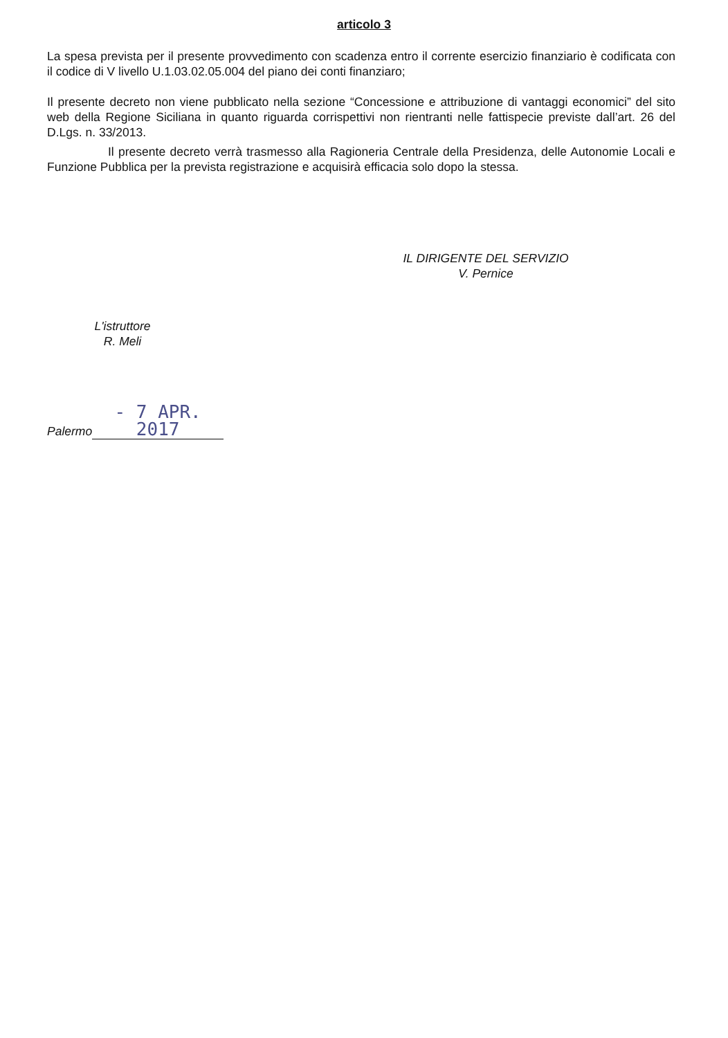articolo 3
La spesa prevista per il presente provvedimento con scadenza entro il corrente esercizio finanziario è codificata con il codice di V livello U.1.03.02.05.004 del piano dei conti finanziaro;
Il presente decreto non viene pubblicato nella sezione “Concessione e attribuzione di vantaggi economici” del sito web della Regione Siciliana in quanto riguarda corrispettivi non rientranti nelle fattispecie previste dall’art. 26 del D.Lgs. n. 33/2013.
Il presente decreto verrà trasmesso alla Ragioneria Centrale della Presidenza, delle Autonomie Locali e Funzione Pubblica per la prevista registrazione e acquisirà efficacia solo dopo la stessa.
IL DIRIGENTE DEL SERVIZIO
V. Pernice
L'istruttore
R. Meli
Palermo - 7 APR. 2017